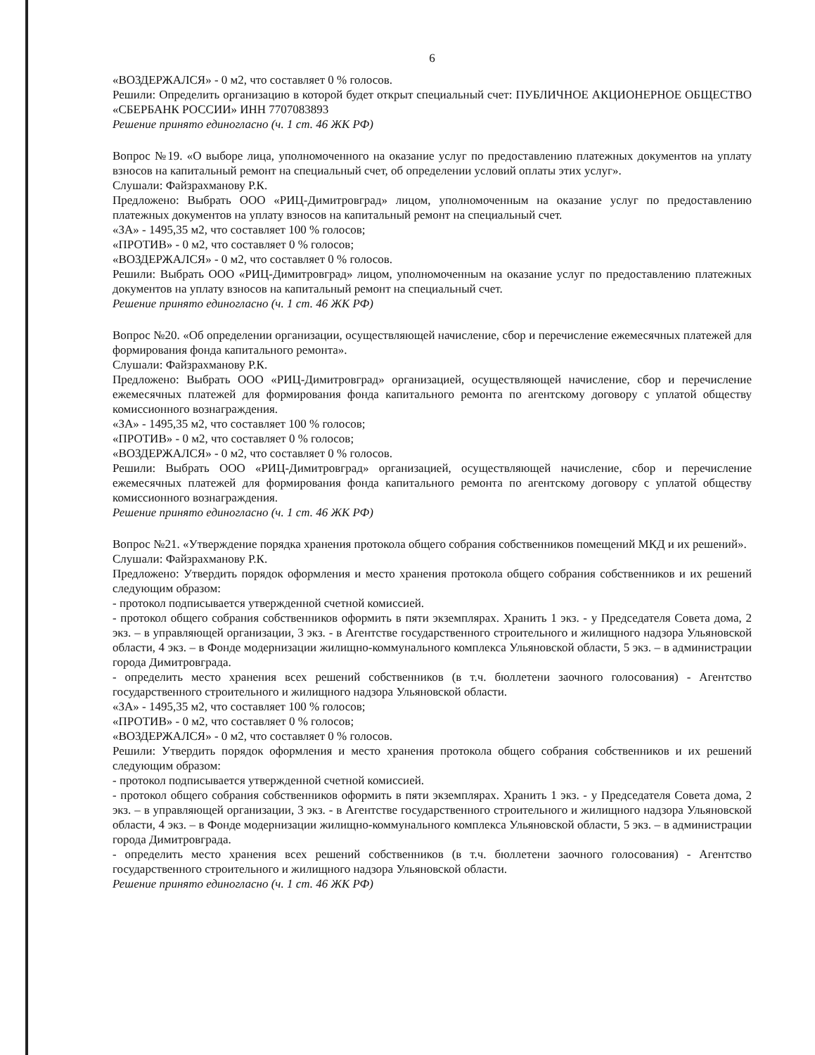6
«ВОЗДЕРЖАЛСЯ» - 0 м2, что составляет 0 % голосов.
Решили: Определить организацию в которой будет открыт специальный счет: ПУБЛИЧНОЕ АКЦИОНЕРНОЕ ОБЩЕСТВО «СБЕРБАНК РОССИИ» ИНН 7707083893
Решение принято единогласно (ч. 1 ст. 46 ЖК РФ)
Вопрос №19. «О выборе лица, уполномоченного на оказание услуг по предоставлению платежных документов на уплату взносов на капитальный ремонт на специальный счет, об определении условий оплаты этих услуг».
Слушали: Файзрахманову Р.К.
Предложено: Выбрать ООО «РИЦ-Димитровград» лицом, уполномоченным на оказание услуг по предоставлению платежных документов на уплату взносов на капитальный ремонт на специальный счет.
«ЗА» - 1495,35 м2, что составляет 100 % голосов;
«ПРОТИВ» - 0 м2, что составляет 0 % голосов;
«ВОЗДЕРЖАЛСЯ» - 0 м2, что составляет 0 % голосов.
Решили: Выбрать ООО «РИЦ-Димитровград» лицом, уполномоченным на оказание услуг по предоставлению платежных документов на уплату взносов на капитальный ремонт на специальный счет.
Решение принято единогласно (ч. 1 ст. 46 ЖК РФ)
Вопрос №20. «Об определении организации, осуществляющей начисление, сбор и перечисление ежемесячных платежей для формирования фонда капитального ремонта».
Слушали: Файзрахманову Р.К.
Предложено: Выбрать ООО «РИЦ-Димитровград» организацией, осуществляющей начисление, сбор и перечисление ежемесячных платежей для формирования фонда капитального ремонта по агентскому договору с уплатой обществу комиссионного вознаграждения.
«ЗА» - 1495,35 м2, что составляет 100 % голосов;
«ПРОТИВ» - 0 м2, что составляет 0 % голосов;
«ВОЗДЕРЖАЛСЯ» - 0 м2, что составляет 0 % голосов.
Решили: Выбрать ООО «РИЦ-Димитровград» организацией, осуществляющей начисление, сбор и перечисление ежемесячных платежей для формирования фонда капитального ремонта по агентскому договору с уплатой обществу комиссионного вознаграждения.
Решение принято единогласно (ч. 1 ст. 46 ЖК РФ)
Вопрос №21. «Утверждение порядка хранения протокола общего собрания собственников помещений МКД и их решений».
Слушали: Файзрахманову Р.К.
Предложено: Утвердить порядок оформления и место хранения протокола общего собрания собственников и их решений следующим образом:
- протокол подписывается утвержденной счетной комиссией.
- протокол общего собрания собственников оформить в пяти экземплярах. Хранить 1 экз. - у Председателя Совета дома, 2 экз. – в управляющей организации, 3 экз. - в Агентстве государственного строительного и жилищного надзора Ульяновской области, 4 экз. – в Фонде модернизации жилищно-коммунального комплекса Ульяновской области, 5 экз. – в администрации города Димитровграда.
- определить место хранения всех решений собственников (в т.ч. бюллетени заочного голосования) - Агентство государственного строительного и жилищного надзора Ульяновской области.
«ЗА» - 1495,35 м2, что составляет 100 % голосов;
«ПРОТИВ» - 0 м2, что составляет 0 % голосов;
«ВОЗДЕРЖАЛСЯ» - 0 м2, что составляет 0 % голосов.
Решили: Утвердить порядок оформления и место хранения протокола общего собрания собственников и их решений следующим образом:
- протокол подписывается утвержденной счетной комиссией.
- протокол общего собрания собственников оформить в пяти экземплярах. Хранить 1 экз. - у Председателя Совета дома, 2 экз. – в управляющей организации, 3 экз. - в Агентстве государственного строительного и жилищного надзора Ульяновской области, 4 экз. – в Фонде модернизации жилищно-коммунального комплекса Ульяновской области, 5 экз. – в администрации города Димитровграда.
- определить место хранения всех решений собственников (в т.ч. бюллетени заочного голосования) - Агентство государственного строительного и жилищного надзора Ульяновской области.
Решение принято единогласно (ч. 1 ст. 46 ЖК РФ)